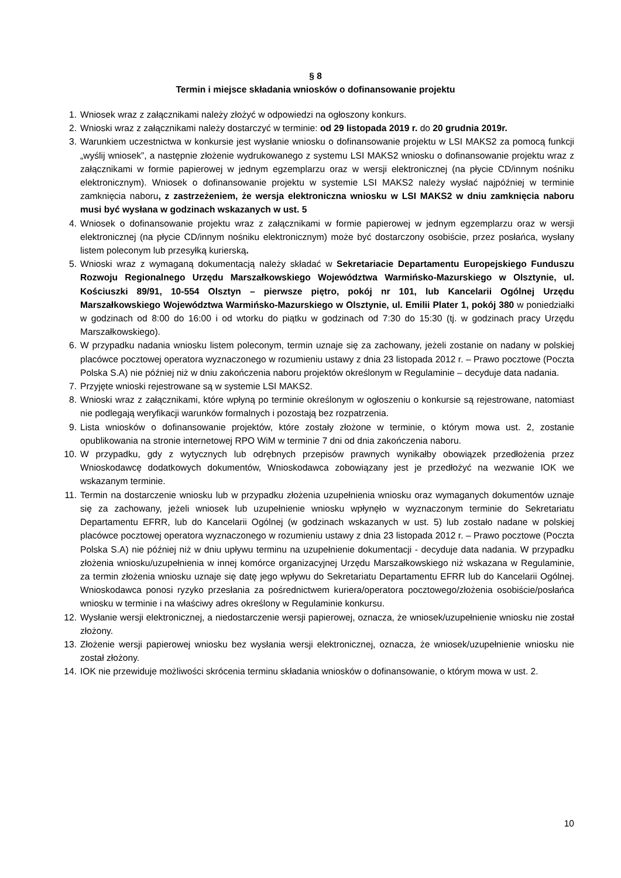§ 8
Termin i miejsce składania wniosków o dofinansowanie projektu
1. Wniosek wraz z załącznikami należy złożyć w odpowiedzi na ogłoszony konkurs.
2. Wnioski wraz z załącznikami należy dostarczyć w terminie: od 29 listopada 2019 r. do 20 grudnia 2019r.
3. Warunkiem uczestnictwa w konkursie jest wysłanie wniosku o dofinansowanie projektu w LSI MAKS2 za pomocą funkcji „wyślij wniosek”, a następnie złożenie wydrukowanego z systemu LSI MAKS2 wniosku o dofinansowanie projektu wraz z załącznikami w formie papierowej w jednym egzemplarzu oraz w wersji elektronicznej (na płycie CD/innym nośniku elektronicznym). Wniosek o dofinansowanie projektu w systemie LSI MAKS2 należy wysłać najpóźniej w terminie zamknięcia naboru, z zastrzeżeniem, że wersja elektroniczna wniosku w LSI MAKS2 w dniu zamknięcia naboru musi być wysłana w godzinach wskazanych w ust. 5
4. Wniosek o dofinansowanie projektu wraz z załącznikami w formie papierowej w jednym egzemplarzu oraz w wersji elektronicznej (na płycie CD/innym nośniku elektronicznym) może być dostarczony osobiście, przez posłańca, wysłany listem poleconym lub przesyłką kurierską.
5. Wnioski wraz z wymaganą dokumentacją należy składać w Sekretariacie Departamentu Europejskiego Funduszu Rozwoju Regionalnego Urzędu Marszałkowskiego Województwa Warmińsko-Mazurskiego w Olsztynie, ul. Kościuszki 89/91, 10-554 Olsztyn – pierwsze piętro, pokój nr 101, lub Kancelarii Ogólnej Urzędu Marszałkowskiego Województwa Warmińsko-Mazurskiego w Olsztynie, ul. Emilii Plater 1, pokój 380 w poniedziałki w godzinach od 8:00 do 16:00 i od wtorku do piątku w godzinach od 7:30 do 15:30 (tj. w godzinach pracy Urzędu Marszałkowskiego).
6. W przypadku nadania wniosku listem poleconym, termin uznaje się za zachowany, jeżeli zostanie on nadany w polskiej placówce pocztowej operatora wyznaczonego w rozumieniu ustawy z dnia 23 listopada 2012 r. – Prawo pocztowe (Poczta Polska S.A) nie później niż w dniu zakończenia naboru projektów określonym w Regulaminie – decyduje data nadania.
7. Przyjęte wnioski rejestrowane są w systemie LSI MAKS2.
8. Wnioski wraz z załącznikami, które wpłyną po terminie określonym w ogłoszeniu o konkursie są rejestrowane, natomiast nie podlegają weryfikacji warunków formalnych i pozostają bez rozpatrzenia.
9. Lista wniosków o dofinansowanie projektów, które zostały złożone w terminie, o którym mowa ust. 2, zostanie opublikowania na stronie internetowej RPO WiM w terminie 7 dni od dnia zakończenia naboru.
10. W przypadku, gdy z wytycznych lub odrębnych przepisów prawnych wynikałby obowiązek przedłożenia przez Wnioskodawcę dodatkowych dokumentów, Wnioskodawca zobowiązany jest je przedłożyć na wezwanie IOK we wskazanym terminie.
11. Termin na dostarczenie wniosku lub w przypadku złożenia uzupełnienia wniosku oraz wymaganych dokumentów uznaje się za zachowany, jeżeli wniosek lub uzupełnienie wniosku wpłynęło w wyznaczonym terminie do Sekretariatu Departamentu EFRR, lub do Kancelarii Ogólnej (w godzinach wskazanych w ust. 5) lub zostało nadane w polskiej placówce pocztowej operatora wyznaczonego w rozumieniu ustawy z dnia 23 listopada 2012 r. – Prawo pocztowe (Poczta Polska S.A) nie później niż w dniu upływu terminu na uzupełnienie dokumentacji - decyduje data nadania. W przypadku złożenia wniosku/uzupełnienia w innej komórce organizacyjnej Urzędu Marszałkowskiego niż wskazana w Regulaminie, za termin złożenia wniosku uznaje się datę jego wpływu do Sekretariatu Departamentu EFRR lub do Kancelarii Ogólnej. Wnioskodawca ponosi ryzyko przesłania za pośrednictwem kuriera/operatora pocztowego/złożenia osobiście/posłańca wniosku w terminie i na właściwy adres określony w Regulaminie konkursu.
12. Wysłanie wersji elektronicznej, a niedostarczenie wersji papierowej, oznacza, że wniosek/uzupełnienie wniosku nie został złożony.
13. Złożenie wersji papierowej wniosku bez wysłania wersji elektronicznej, oznacza, że wniosek/uzupełnienie wniosku nie został złożony.
14. IOK nie przewiduje możliwości skrócenia terminu składania wniosków o dofinansowanie, o którym mowa w ust. 2.
10